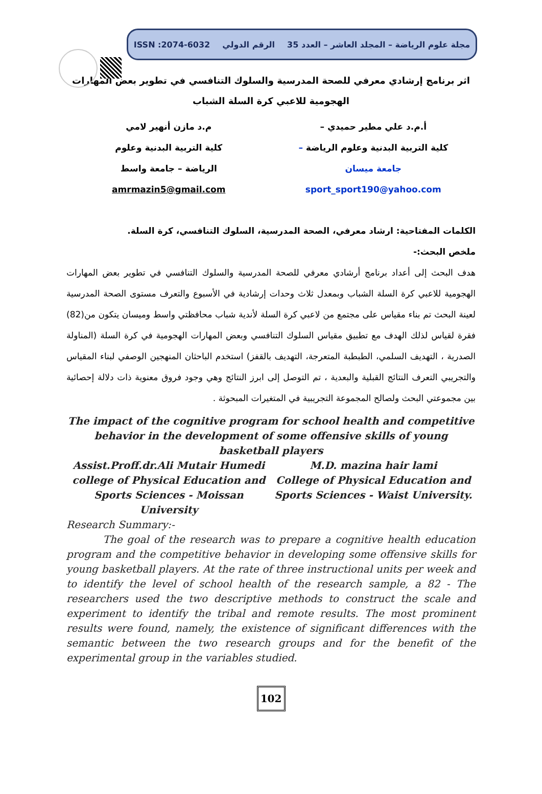مجلة علوم الرياضة – المجلد العاشر – العدد 35 الرقم الدولي ISSN :2074-6032
اثر برنامج إرشادي معرفي للصحة المدرسية والسلوك التنافسي في تطوير بعض المهارات الهجومية للاعبي كرة السلة الشباب
أ.م.د علي مطير حميدي –
كلية التربية البدنية وعلوم الرياضة –
جامعة ميسان
sport_sport190@yahoo.com
م.د مازن أنهير لامي
كلية التربية البدنية وعلوم
الرياضة – جامعة واسط
amrmazin5@gmail.com
الكلمات المفتاحية: ارشاد معرفي، الصحة المدرسية، السلوك التنافسي، كرة السلة.
ملخص البحث:-
هدف البحث إلى أعداد برنامج أرشادي معرفي للصحة المدرسية والسلوك التنافسي في تطوير بعض المهارات الهجومية للاعبي كرة السلة الشباب وبمعدل ثلاث وحدات إرشادية في الأسبوع والتعرف مستوى الصحة المدرسية لعينة البحث تم بناء مقياس على مجتمع من لاعبي كرة السلة لأندية شباب محافظتي واسط وميسان يتكون من(82) فقرة لقياس لذلك الهدف مع تطبيق مقياس السلوك التنافسي وبعض المهارات الهجومية في كرة السلة (المناولة الصدرية ، التهديف السلمي، الطبطبة المتعرجة، التهديف بالقفز) استخدم الباحثان المنهجين الوصفي لبناء المقياس والتجريبي التعرف النتائج القبلية والبعدية ، تم التوصل إلى ابرز النتائج وهي وجود فروق معنوية ذات دلالة إحصائية بين مجموعتي البحث ولصالح المجموعة التجريبية في المتغيرات المبحوثة .
The impact of the cognitive program for school health and competitive behavior in the development of some offensive skills of young basketball players
Assist.Proff.dr.Ali Mutair Humedi
college of Physical Education and Sports Sciences - Moissan University
M.D. mazina hair lami
College of Physical Education and Sports Sciences - Waist University.
Research Summary:-
The goal of the research was to prepare a cognitive health education program and the competitive behavior in developing some offensive skills for young basketball players. At the rate of three instructional units per week and to identify the level of school health of the research sample, a 82 - The researchers used the two descriptive methods to construct the scale and experiment to identify the tribal and remote results. The most prominent results were found, namely, the existence of significant differences with the semantic between the two research groups and for the benefit of the experimental group in the variables studied.
102